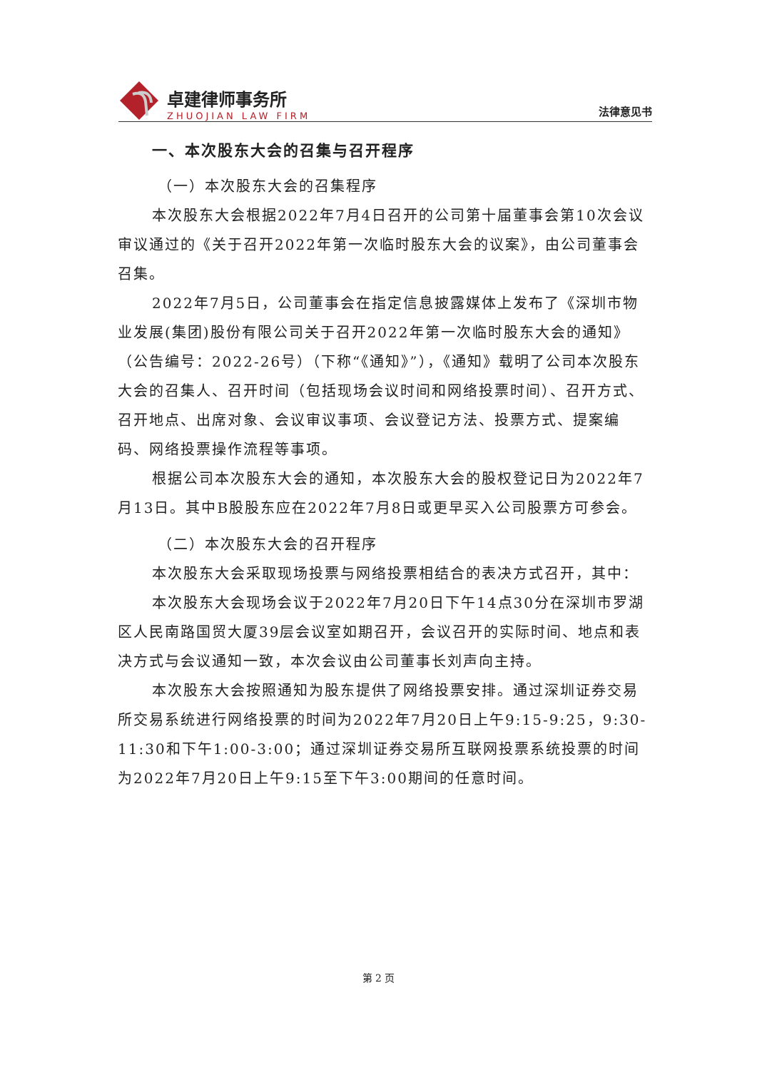卓建律师事务所
ZHUOJIAN LAW FIRM
法律意见书
一、本次股东大会的召集与召开程序
（一）本次股东大会的召集程序
本次股东大会根据2022年7月4日召开的公司第十届董事会第10次会议审议通过的《关于召开2022年第一次临时股东大会的议案》，由公司董事会召集。
2022年7月5日，公司董事会在指定信息披露媒体上发布了《深圳市物业发展(集团)股份有限公司关于召开2022年第一次临时股东大会的通知》（公告编号：2022-26号）（下称“《通知》”），《通知》载明了公司本次股东大会的召集人、召开时间（包括现场会议时间和网络投票时间）、召开方式、召开地点、出席对象、会议审议事项、会议登记方法、投票方式、提案编码、网络投票操作流程等事项。
根据公司本次股东大会的通知，本次股东大会的股权登记日为2022年7月13日。其中B股股东应在2022年7月8日或更早买入公司股票方可参会。
（二）本次股东大会的召开程序
本次股东大会采取现场投票与网络投票相结合的表决方式召开，其中：
本次股东大会现场会议于2022年7月20日下午14点30分在深圳市罗湖区人民南路国贸大厦39层会议室如期召开，会议召开的实际时间、地点和表决方式与会议通知一致，本次会议由公司董事长刘声向主持。
本次股东大会按照通知为股东提供了网络投票安排。通过深圳证券交易所交易系统进行网络投票的时间为2022年7月20日上午9:15-9:25，9:30-11:30和下午1:00-3:00；通过深圳证券交易所互联网投票系统投票的时间为2022年7月20日上午9:15至下午3:00期间的任意时间。
第 2 页